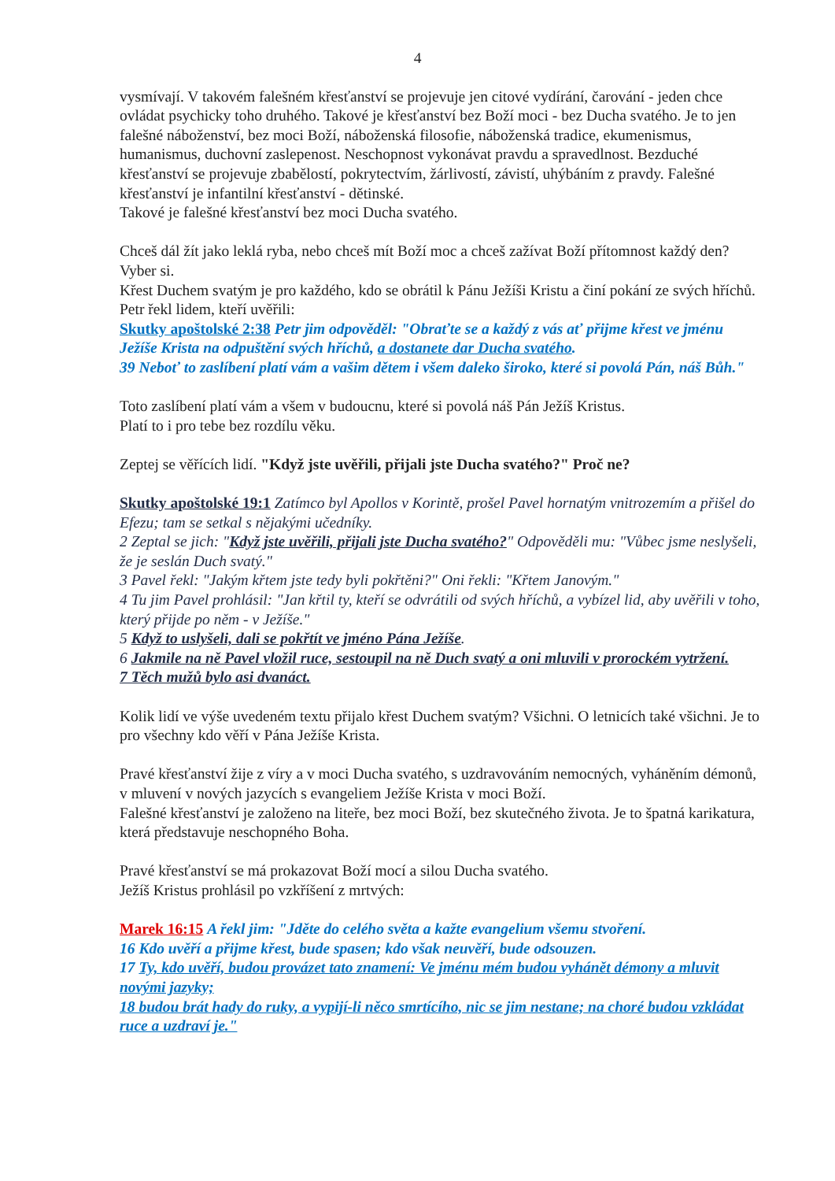4
vysmívají. V takovém falešném křesťanství se projevuje jen citové vydírání, čarování - jeden chce ovládat psychicky toho druhého. Takové je křesťanství bez Boží moci - bez Ducha svatého. Je to jen falešné náboženství, bez moci Boží, náboženská filosofie, náboženská tradice, ekumenismus, humanismus, duchovní zaslepenost. Neschopnost vykonávat pravdu a spravedlnost. Bezduché křesťanství se projevuje zbabělostí, pokrytectvím, žárlivostí, závistí, uhýbáním z pravdy. Falešné křesťanství je infantilní křesťanství - dětinské.
Takové je falešné křesťanství bez moci Ducha svatého.
Chceš dál žít jako leklá ryba, nebo chceš mít Boží moc a chceš zažívat Boží přítomnost každý den? Vyber si.
Křest Duchem svatým je pro každého, kdo se obrátil k Pánu Ježíši Kristu a činí pokání ze svých hříchů.
Petr řekl lidem, kteří uvěřili:
Skutky apoštolské 2:38 Petr jim odpověděl: "Obraťte se a každý z vás ať přijme křest ve jménu Ježíše Krista na odpuštění svých hříchů, a dostanete dar Ducha svatého.
39 Neboť to zaslíbení platí vám a vašim dětem i všem daleko široko, které si povolá Pán, náš Bůh."
Toto zaslíbení platí vám a všem v budoucnu, které si povolá náš Pán Ježíš Kristus.
Platí to i pro tebe bez rozdílu věku.
Zeptej se věřících lidí. "Když jste uvěřili, přijali jste Ducha svatého?" Proč ne?
Skutky apoštolské 19:1 Zatímco byl Apollos v Korintě, prošel Pavel hornatým vnitrozemím a přišel do Efezu; tam se setkal s nějakými učedníky.
2 Zeptal se jich: "Když jste uvěřili, přijali jste Ducha svatého?" Odpověděli mu: "Vůbec jsme neslyšeli, že je seslán Duch svatý."
3 Pavel řekl: "Jakým křtem jste tedy byli pokřtěni?" Oni řekli: "Křtem Janovým."
4 Tu jim Pavel prohlásil: "Jan křtil ty, kteří se odvrátili od svých hříchů, a vybízel lid, aby uvěřili v toho, který přijde po něm - v Ježíše."
5 Když to uslyšeli, dali se pokřtít ve jméno Pána Ježíše.
6 Jakmile na ně Pavel vložil ruce, sestoupil na ně Duch svatý a oni mluvili v prorockém vytržení.
7 Těch mužů bylo asi dvanáct.
Kolik lidí ve výše uvedeném textu přijalo křest Duchem svatým? Všichni. O letnicích také všichni. Je to pro všechny kdo věří v Pána Ježíše Krista.
Pravé křesťanství žije z víry a v moci Ducha svatého, s uzdravováním nemocných, vyháněním démonů, v mluvení v nových jazycích s evangeliem Ježíše Krista v moci Boží.
Falešné křesťanství je založeno na liteře, bez moci Boží, bez skutečného života. Je to špatná karikatura, která představuje neschopného Boha.
Pravé křesťanství se má prokazovat Boží mocí a silou Ducha svatého.
Ježíš Kristus prohlásil po vzkříšení z mrtvých:
Marek 16:15 A řekl jim: "Jděte do celého světa a kažte evangelium všemu stvoření.
16 Kdo uvěří a přijme křest, bude spasen; kdo však neuvěří, bude odsouzen.
17 Ty, kdo uvěří, budou provázet tato znamení: Ve jménu mém budou vyhánět démony a mluvit novými jazyky;
18 budou brát hady do ruky, a vypijí-li něco smrtícího, nic se jim nestane; na choré budou vzkládat ruce a uzdraví je."